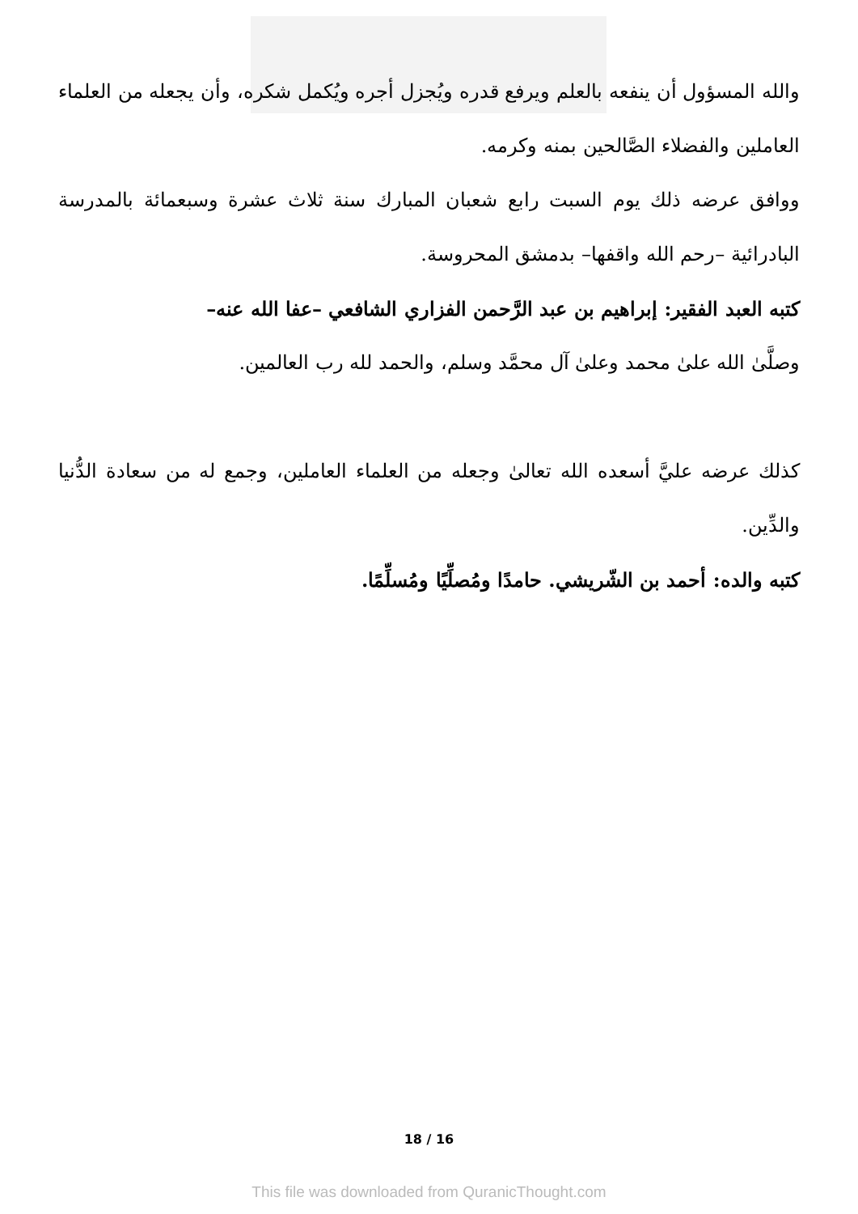والله المسؤول أن ينفعه بالعلم ويرفع قدره ويُجزل أجره ويُكمل شكره، وأن يجعله من العلماء العاملين والفضلاء الصَّالحين بمنه وكرمه.
ووافق عرضه ذلك يوم السبت رابع شعبان المبارك سنة ثلاث عشرة وسبعمائة بالمدرسة البادرائية –رحم الله واقفها– بدمشق المحروسة.
كتبه العبد الفقير: إبراهيم بن عبد الرَّحمن الفزاري الشافعي –عفا الله عنه–
وصلَّىٰ الله علىٰ محمد وعلىٰ آل محمَّد وسلم، والحمد لله رب العالمين.
كذلك عرضه عليَّ أسعده الله تعالىٰ وجعله من العلماء العاملين، وجمع له من سعادة الدُّنيا والدِّين.
كتبه والده: أحمد بن الشّريشي. حامدًا ومُصلِّيًا ومُسلِّمًا.
18 / 16
This file was downloaded from QuranicThought.com